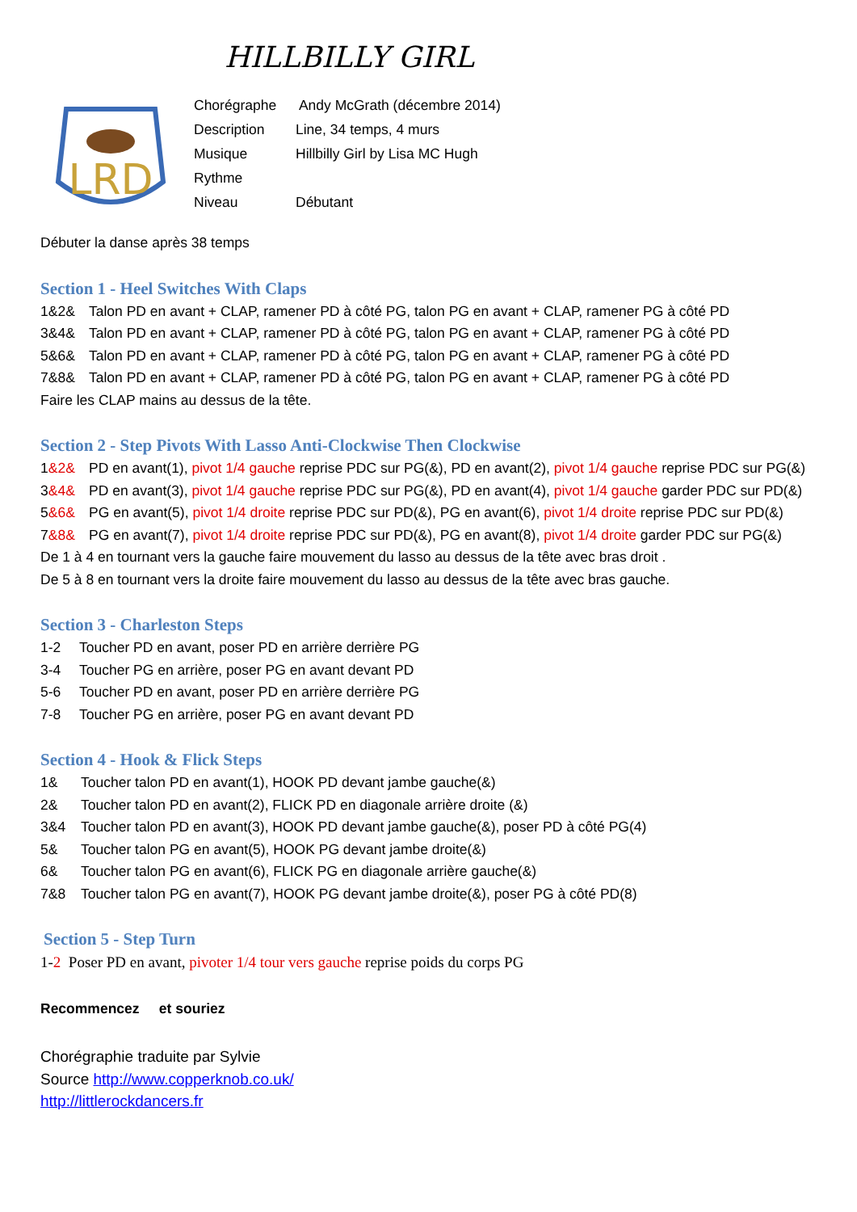HILLBILLY GIRL
LRD
Chorégraphe Andy McGrath (décembre 2014)
Description Line, 34 temps, 4 murs
Musique Hillbilly Girl by Lisa MC Hugh
Rythme
Niveau Débutant
Débuter la danse après 38 temps
Section 1 - Heel Switches With Claps
1&2& Talon PD en avant + CLAP, ramener PD à côté PG, talon PG en avant + CLAP, ramener PG à côté PD
3&4& Talon PD en avant + CLAP, ramener PD à côté PG, talon PG en avant + CLAP, ramener PG à côté PD
5&6& Talon PD en avant + CLAP, ramener PD à côté PG, talon PG en avant + CLAP, ramener PG à côté PD
7&8& Talon PD en avant + CLAP, ramener PD à côté PG, talon PG en avant + CLAP, ramener PG à côté PD
Faire les CLAP mains au dessus de la tête.
Section 2 - Step Pivots With Lasso Anti-Clockwise Then Clockwise
1&2& PD en avant(1), pivot 1/4 gauche reprise PDC sur PG(&), PD en avant(2), pivot 1/4 gauche reprise PDC sur PG(&)
3&4& PD en avant(3), pivot 1/4 gauche reprise PDC sur PG(&), PD en avant(4), pivot 1/4 gauche garder PDC sur PD(&)
5&6& PG en avant(5), pivot 1/4 droite reprise PDC sur PD(&), PG en avant(6), pivot 1/4 droite reprise PDC sur PD(&)
7&8& PG en avant(7), pivot 1/4 droite reprise PDC sur PD(&), PG en avant(8), pivot 1/4 droite garder PDC sur PG(&)
De 1 à 4 en tournant vers la gauche faire mouvement du lasso au dessus de la tête avec bras droit .
De 5 à 8 en tournant vers la droite faire mouvement du lasso au dessus de la tête avec bras gauche.
Section 3 - Charleston Steps
1-2 Toucher PD en avant, poser PD en arrière derrière PG
3-4 Toucher PG en arrière, poser PG en avant devant PD
5-6 Toucher PD en avant, poser PD en arrière derrière PG
7-8 Toucher PG en arrière, poser PG en avant devant PD
Section 4 - Hook & Flick Steps
1& Toucher talon PD en avant(1), HOOK PD devant jambe gauche(&)
2& Toucher talon PD en avant(2), FLICK PD en diagonale arrière droite (&)
3&4 Toucher talon PD en avant(3), HOOK PD devant jambe gauche(&), poser PD à côté PG(4)
5& Toucher talon PG en avant(5), HOOK PG devant jambe droite(&)
6& Toucher talon PG en avant(6), FLICK PG en diagonale arrière gauche(&)
7&8 Toucher talon PG en avant(7), HOOK PG devant jambe droite(&), poser PG à côté PD(8)
Section 5 - Step Turn
1-2 Poser PD en avant, pivoter 1/4 tour vers gauche reprise poids du corps PG
Recommencez et souriez
Chorégraphie traduite par Sylvie
Source http://www.copperknob.co.uk/
http://littlerockdancers.fr